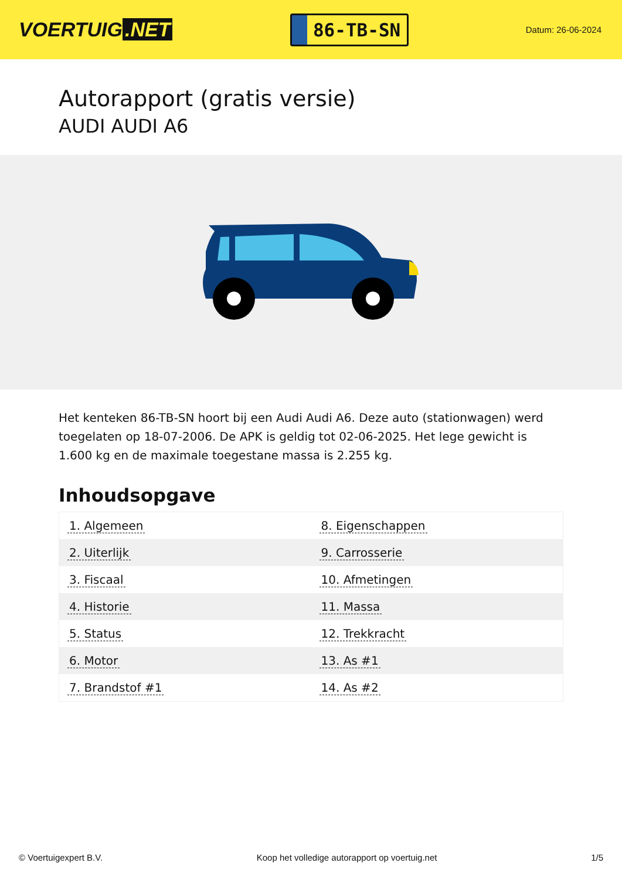VOERTUIG.NET
86-TB-SN
Datum: 26-06-2024
Autorapport (gratis versie)
AUDI AUDI A6
Het kenteken 86-TB-SN hoort bij een Audi Audi A6. Deze auto (stationwagen) werd toegelaten op 18-07-2006. De APK is geldig tot 02-06-2025. Het lege gewicht is 1.600 kg en de maximale toegestane massa is 2.255 kg.
Inhoudsopgave
| 1. Algemeen | 8. Eigenschappen |
| 2. Uiterlijk | 9. Carrosserie |
| 3. Fiscaal | 10. Afmetingen |
| 4. Historie | 11. Massa |
| 5. Status | 12. Trekkracht |
| 6. Motor | 13. As #1 |
| 7. Brandstof #1 | 14. As #2 |
© Voertuigexpert B.V. Koop het volledige autorapport op voertuig.net 1/5